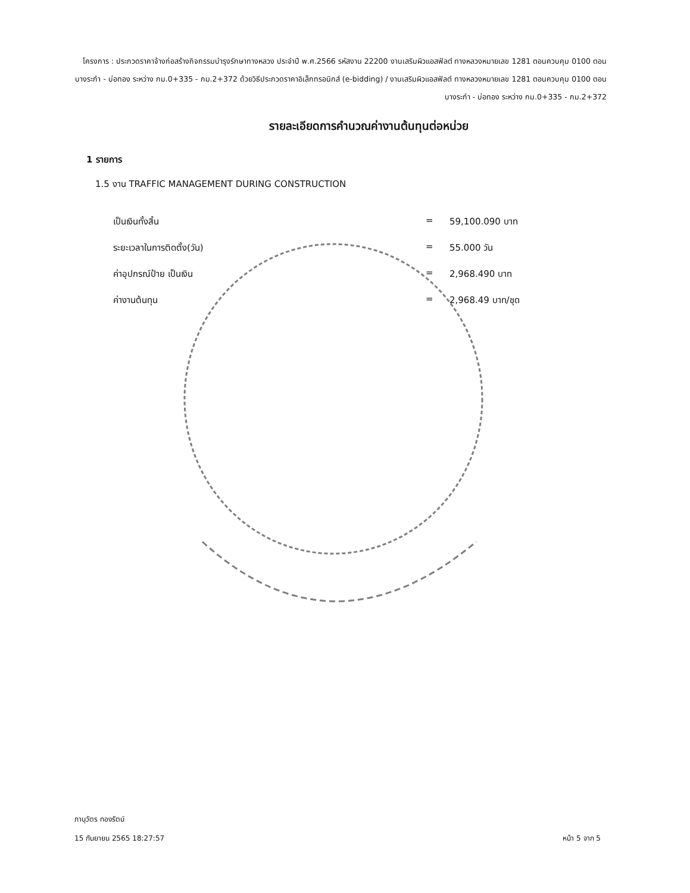โครงการ : ประกวดราคาจ้างก่อสร้างกิจกรรมบำรุงรักษาทางหลวง ประจำปี พ.ศ.2566 รหัสงาน 22200 งานเสริมผิวแอสฟัลต์ ทางหลวงหมายเลข 1281 ตอนควบคุม 0100 ตอน บางระกำ - บ่อทอง ระหว่าง กม.0+335 - กม.2+372 ด้วยวิธีประกวดราคาอิเล็กทรอนิกส์ (e-bidding) / งานเสริมผิวแอสฟัลต์ ทางหลวงหมายเลข 1281 ตอนควบคุม 0100 ตอน บางระกำ - บ่อทอง ระหว่าง กม.0+335 - กม.2+372
รายละเอียดการคำนวณค่างานต้นทุนต่อหน่วย
1 รายการ
1.5 งาน TRAFFIC MANAGEMENT DURING CONSTRUCTION
เป็นเงินทั้งสิ้น = 59,100.090 บาท
ระยะเวลาในการติดตั้ง(วัน) = 55.000 วัน
ค่าอุปกรณ์ป้าย เป็นเงิน = 2,968.490 บาท
ค่างานต้นทุน = 2,968.49 บาท/ชุด
ภานุวัตร ทองรัตน์
15 กันยายน 2565 18:27:57 หน้า 5 จาก 5